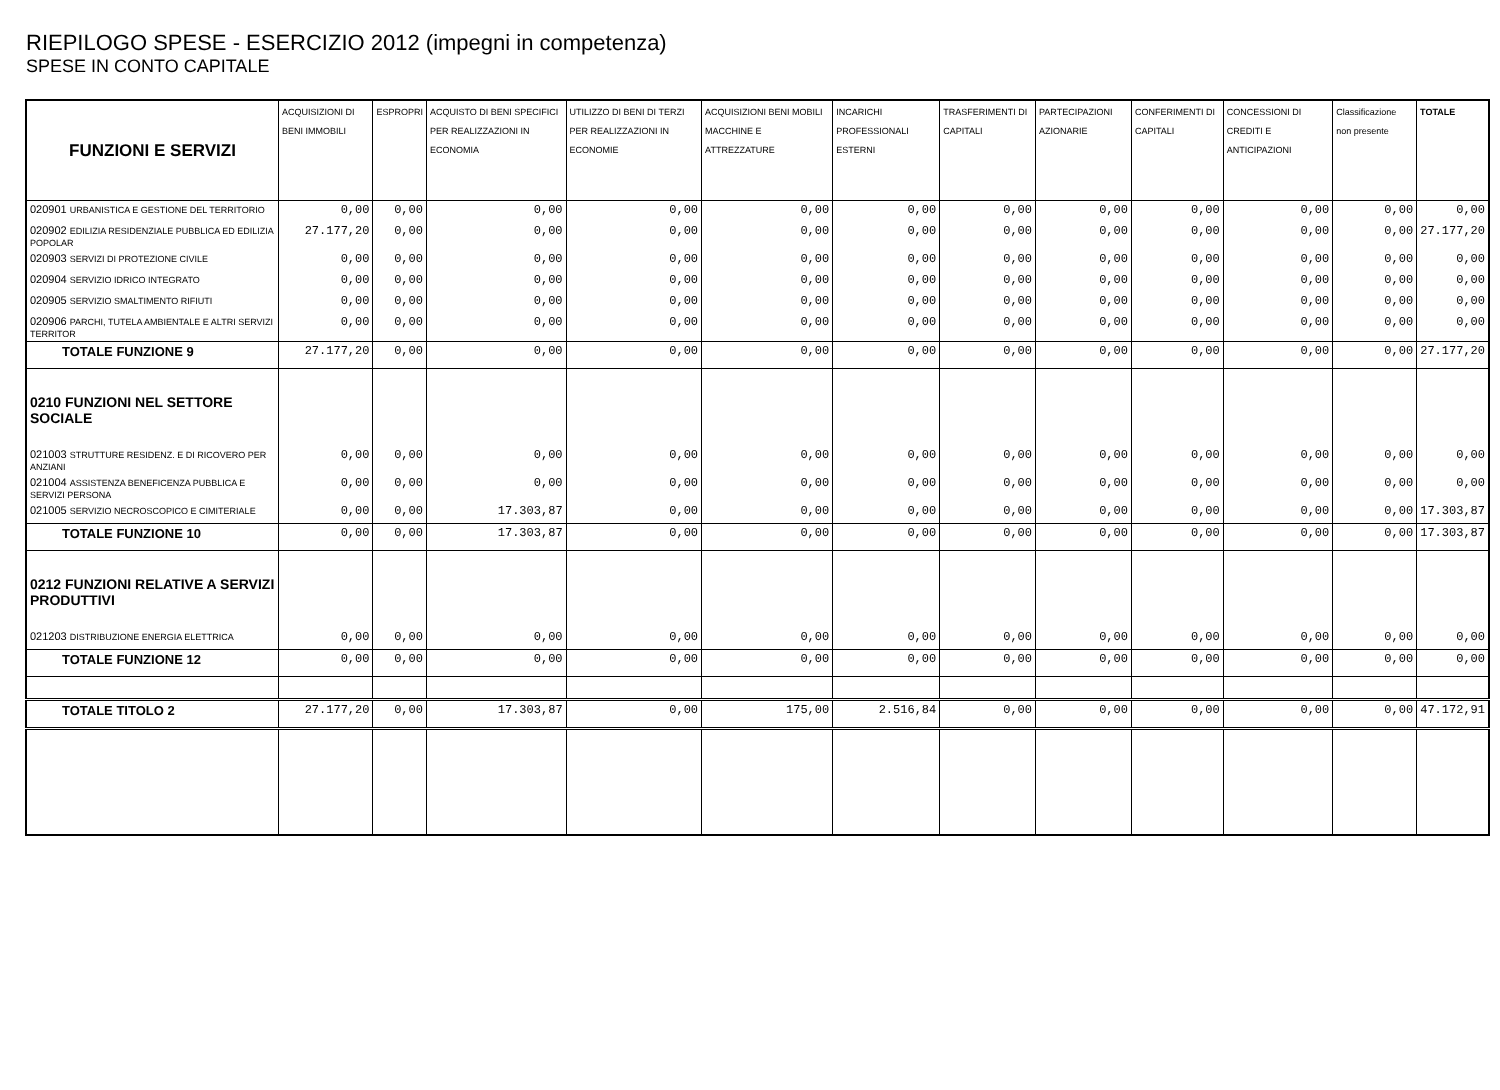RIEPILOGO SPESE - ESERCIZIO 2012 (impegni in competenza)
SPESE IN CONTO CAPITALE
| FUNZIONI E SERVIZI | ACQUISIZIONI DI BENI IMMOBILI | ESPROPRI | ACQUISTO DI BENI SPECIFICI PER REALIZZAZIONI IN ECONOMIA | UTILIZZO DI BENI DI TERZI PER REALIZZAZIONI IN ECONOMIE | ACQUISIZIONI BENI MOBILI MACCHINE E ATTREZZATURE | INCARICHI PROFESSIONALI ESTERNI | TRASFERIMENTI DI CAPITALI | PARTECIPAZIONI AZIONARIE | CONFERIMENTI DI CAPITALI | CONCESSIONI DI CREDITI E ANTICIPAZIONI | Classificazione non presente | TOTALE |
| --- | --- | --- | --- | --- | --- | --- | --- | --- | --- | --- | --- | --- |
| 020901 URBANISTICA E GESTIONE DEL TERRITORIO | 0,00 | 0,00 | 0,00 | 0,00 | 0,00 | 0,00 | 0,00 | 0,00 | 0,00 | 0,00 | 0,00 | 0,00 |
| 020902 EDILIZIA RESIDENZIALE PUBBLICA ED EDILIZIA POPOLAR | 27.177,20 | 0,00 | 0,00 | 0,00 | 0,00 | 0,00 | 0,00 | 0,00 | 0,00 | 0,00 | 0,00 | 27.177,20 |
| 020903 SERVIZI DI PROTEZIONE CIVILE | 0,00 | 0,00 | 0,00 | 0,00 | 0,00 | 0,00 | 0,00 | 0,00 | 0,00 | 0,00 | 0,00 | 0,00 |
| 020904 SERVIZIO IDRICO INTEGRATO | 0,00 | 0,00 | 0,00 | 0,00 | 0,00 | 0,00 | 0,00 | 0,00 | 0,00 | 0,00 | 0,00 | 0,00 |
| 020905 SERVIZIO SMALTIMENTO RIFIUTI | 0,00 | 0,00 | 0,00 | 0,00 | 0,00 | 0,00 | 0,00 | 0,00 | 0,00 | 0,00 | 0,00 | 0,00 |
| 020906 PARCHI, TUTELA AMBIENTALE E ALTRI SERVIZI TERRITOR | 0,00 | 0,00 | 0,00 | 0,00 | 0,00 | 0,00 | 0,00 | 0,00 | 0,00 | 0,00 | 0,00 | 0,00 |
| TOTALE FUNZIONE 9 | 27.177,20 | 0,00 | 0,00 | 0,00 | 0,00 | 0,00 | 0,00 | 0,00 | 0,00 | 0,00 | 0,00 | 27.177,20 |
| 0210 FUNZIONI NEL SETTORE SOCIALE | | | | | | | | | | | | |
| 021003 STRUTTURE RESIDENZ. E DI RICOVERO PER ANZIANI | 0,00 | 0,00 | 0,00 | 0,00 | 0,00 | 0,00 | 0,00 | 0,00 | 0,00 | 0,00 | 0,00 | 0,00 |
| 021004 ASSISTENZA BENEFICENZA PUBBLICA E SERVIZI PERSONA | 0,00 | 0,00 | 0,00 | 0,00 | 0,00 | 0,00 | 0,00 | 0,00 | 0,00 | 0,00 | 0,00 | 0,00 |
| 021005 SERVIZIO NECROSCOPICO E CIMITERIALE | 0,00 | 0,00 | 17.303,87 | 0,00 | 0,00 | 0,00 | 0,00 | 0,00 | 0,00 | 0,00 | 0,00 | 17.303,87 |
| TOTALE FUNZIONE 10 | 0,00 | 0,00 | 17.303,87 | 0,00 | 0,00 | 0,00 | 0,00 | 0,00 | 0,00 | 0,00 | 0,00 | 17.303,87 |
| 0212 FUNZIONI RELATIVE A SERVIZI PRODUTTIVI | | | | | | | | | | | | |
| 021203 DISTRIBUZIONE ENERGIA ELETTRICA | 0,00 | 0,00 | 0,00 | 0,00 | 0,00 | 0,00 | 0,00 | 0,00 | 0,00 | 0,00 | 0,00 | 0,00 |
| TOTALE FUNZIONE 12 | 0,00 | 0,00 | 0,00 | 0,00 | 0,00 | 0,00 | 0,00 | 0,00 | 0,00 | 0,00 | 0,00 | 0,00 |
| TOTALE TITOLO 2 | 27.177,20 | 0,00 | 17.303,87 | 0,00 | 175,00 | 2.516,84 | 0,00 | 0,00 | 0,00 | 0,00 | 0,00 | 47.172,91 |